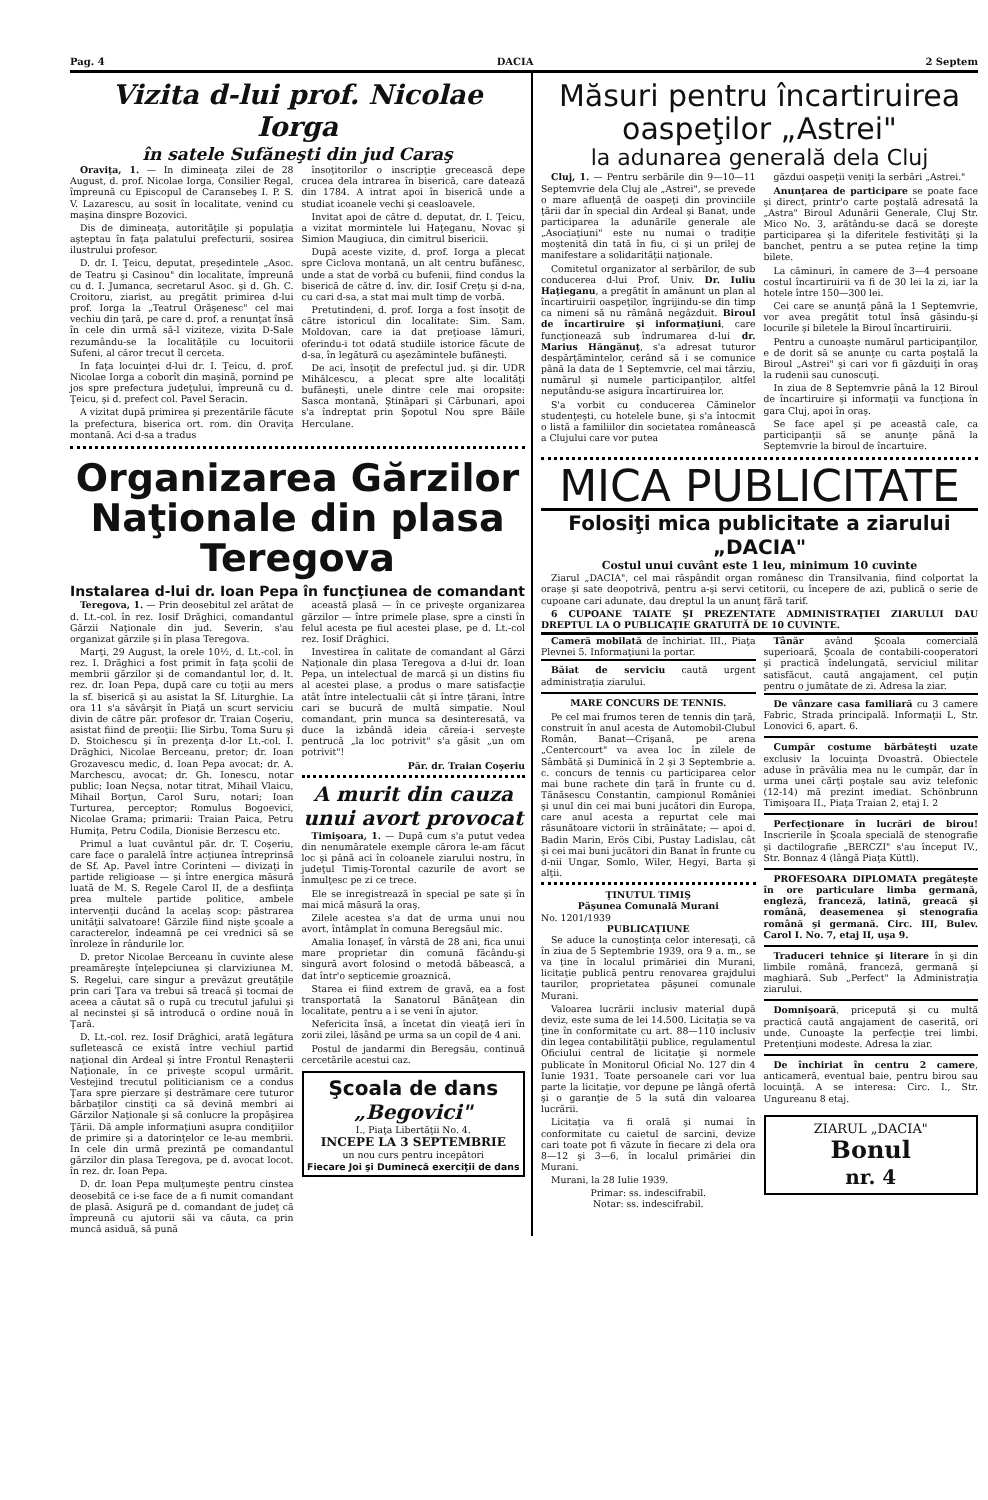Pag. 4 DACIA 2 Septem
Vizita d-lui prof. Nicolae Iorga
în satele Sufăneşti din jud Caraş
Oraviţa, 1. — In dimineaţa zilei de 28 August, d. prof. Nicolae Iorga, Consilier Regal, împreună cu Episcopul de Caransebeş I. P. S. V. Lazarescu, au sosit în localitate, venind cu maşina dinspre Bozovici.
Dis de dimineaţa, autorităţile şi populaţia aşteptau în faţa palatului prefecturii, sosirea ilustrului profesor.
D. dr. I. Ţeicu, deputat, preşedintele „Asoc. de Teatru şi Casinou" din localitate, împreună cu d. I. Jumanca, secretarul Asoc. şi d. Gh. C. Croitoru, ziarist, au pregătit primirea d-lui prof. Iorga la „Teatrul Orăşenesc" cel mai vechiu din ţară, pe care d. prof. a renunţat însă în cele din urmă să-l viziteze, vizita D-Sale rezumându-se la localităţile cu locuitorii Sufeni, al căror trecut îl cerceta.
In faţa locuinţei d-lui dr. I. Ţeicu, d. prof. Nicolae Iorga a coborît din maşină, pornind pe jos spre prefectura judeţului, împreună cu d. Ţeicu, şi d. prefect col. Pavel Seracin.
A vizitat după primirea şi prezentările făcute la prefectura, biserica ort. rom. din Oraviţa montană. Aci d-sa a tradus
însoţitorilor o inscripţie grecească depe crucea dela intrarea în biserică, care datează din 1784. A intrat apoi în biserică unde a studiat icoanele vechi şi ceasloavele.
Invitat apoi de către d. deputat, dr. I. Ţeicu, a vizitat mormintele lui Haţeganu, Novac şi Simion Maugiuca, din cimitrul bisericii.
După aceste vizite, d. prof. Iorga a plecat spre Ciclova montană, un alt centru bufănesc, unde a stat de vorbă cu bufenii, fiind condus la biserică de către d. înv. dir. Iosif Creţu şi d-na, cu cari d-sa, a stat mai mult timp de vorbă.
Pretutindeni, d. prof. Iorga a fost însoţit de către istoricul din localitate: Sim. Sam. Moldovan, care ia dat preţioase lămuri, oferindu-i tot odată studiile istorice făcute de d-sa, în legătură cu aşezămintele bufăneşti.
De aci, însoţit de prefectul jud. şi dir. UDR Mihălcescu, a plecat spre alte localităţi bufăneşti, unele dintre cele mai oropsite: Sasca montană, Ştinăpari şi Cărbunari, apoi s'a îndreptat prin Şopotul Nou spre Băile Herculane.
Organizarea Gărzilor Naţionale din plasa Teregova
Instalarea d-lui dr. Ioan Pepa în funcţiunea de comandant
Teregova, 1. — Prin deosebitul zel arătat de d. Lt.-col. în rez. Iosif Drăghici, comandantul Gărzii Naţionale din jud. Severin, s'au organizat gărzile şi în plasa Teregova.
Marţi, 29 August, la orele 10½, d. Lt.-col. în rez. I. Drăghici a fost primit în faţa şcolii de membrii gărzilor şi de comandantul lor, d. lt. rez. dr. Ioan Pepa, după care cu toţii au mers la sf. biserică şi au asistat la Sf. Liturghie. La ora 11 s'a săvârşit în Piaţă un scurt serviciu divin de către păr. profesor dr. Traian Coşeriu, asistat fiind de preoţii: Ilie Sirbu, Toma Suru şi D. Stoichescu şi în prezenţa d-lor Lt.-col. I. Drăghici, Nicolae Berceanu, pretor; dr. Ioan Grozavescu medic, d. Ioan Pepa avocat; dr. A. Marchescu, avocat; dr. Gh. Ionescu, notar public; Ioan Neçsa, notar titrat, Mihail Vlaicu, Mihail Borţun, Carol Suru, notari; Ioan Turturea, perceptor; Romulus Bogoevici, Nicolae Grama; primarii: Traian Paica, Petru Humiţa, Petru Codila, Dionisie Berzescu etc.
Primul a luat cuvântul păr. dr. T. Coşeriu, care face o paralelă între acţiunea întreprinsă de Sf. Ap. Pavel între Corinteni — divizaţi în partide religioase — şi între energica măsură luată de M. S. Regele Carol II, de a desfiinţa prea multele partide politice, ambele intervenţii ducând la acelaş scop: păstrarea unităţii salvatoare! Gărzile fiind nişte şcoale a caracterelor, îndeamnă pe cei vrednici să se înroleze în rândurile lor.
D. pretor Nicolae Berceanu în cuvinte alese preamăreşte înţelepciunea şi clarviziunea M. S. Regelui, care singur a prevăzut greutăţile prin cari Ţara va trebui să treacă şi tocmai de aceea a căutat să o rupă cu trecutul jafului şi al necinstei şi să introducă o ordine nouă în Ţară.
D. Lt.-col. rez. Iosif Drăghici, arată legătura sufletească ce există între vechiul partid naţional din Ardeal şi între Frontul Renaşterii Naţionale, în ce priveşte scopul urmărit. Vestejind trecutul politicianism ce a condus Ţara spre pierzare şi destrămare cere tuturor bărbaţilor cinstiţi ca să devină membri ai Gărzilor Naţionale şi să conlucre la propăşirea Ţării. Dă ample informaţiuni asupra condiţiilor de primire şi a datorinţelor ce le-au membrii. In cele din urmă prezintă pe comandantul gărzilor din plasa Teregova, pe d. avocat locot. în rez. dr. Ioan Pepa.
D. dr. Ioan Pepa mulţumeşte pentru cinstea deosebită ce i-se face de a fi numit comandant de plasă. Asigură pe d. comandant de judeţ că împreună cu ajutorii săi va căuta, ca prin muncă asiduă, să pună
această plasă — în ce priveşte organizarea gărzilor — între primele plase, spre a cinsti în felul acesta pe fiul acestei plase, pe d. Lt.-col rez. Iosif Drăghici.
Investirea în calitate de comandant al Gărzi Naţionale din plasa Teregova a d-lui dr. Ioan Pepa, un intelectual de marcă şi un distins fiu al acestei plase, a produs o mare satisfacţie atât între intelectualii cât şi între ţărani, între cari se bucură de multă simpatie. Noul comandant, prin munca sa desinteresată, va duce la izbândă ideia căreia-i serveşte pentrucă „la loc potrivit" s'a găsit „un om potrivit"!
Păr. dr. Traian Coşeriu
A murit din cauza unui avort provocat
Timişoara, 1. — După cum s'a putut vedea din nenumăratele exemple cărora le-am făcut loc şi până aci în coloanele ziarului nostru, în judeţul Timiş-Torontal cazurile de avort se înmulţesc pe zi ce trece.
Ele se inregistrează în special pe sate şi în mai mică măsură la oraş.
Zilele acestea s'a dat de urma unui nou avort, întâmplat în comuna Beregsăul mic.
Amalia Ionaşef, în vârstă de 28 ani, fica unui mare proprietar din comună făcându-şi singură avort folosind o metodă băbească, a dat într'o septicemie groaznică.
Starea ei fiind extrem de gravă, ea a fost transportată la Sanatorul Bănăţean din localitate, pentru a i se veni în ajutor.
Nefericita însă, a încetat din vieaţă ieri în zorii zilei, lăsând pe urma sa un copil de 4 ani.
Postul de jandarmi din Beregsău, continuă cercetările acestui caz.
Şcoala de dans „Begovici"
I., Piaţa Libertăţii No. 4.
INCEPE LA 3 SEPTEMBRIE
un nou curs pentru incepători
Fiecare Joi şi Duminecă exerciţii de dans
Măsuri pentru încartiruirea oaspeţilor „Astrei"
la adunarea generală dela Cluj
Cluj, 1. — Pentru serbările din 9—10—11 Septemvrie dela Cluj ale „Astrei", se prevede o mare afluenţă de oaspeţi din provinciile ţării dar în special din Ardeal şi Banat, unde participarea la adunările generale ale „Asociaţiuni" este nu numai o tradiţie moştenită din tată în fiu, ci şi un prilej de manifestare a solidarităţii naţionale.
Comitetul organizator al serbărilor, de sub conducerea d-lui Prof. Univ. Dr. Iuliu Haţieganu, a pregătit în amănunt un plan al încartiruirii oaspeţilor, îngrijindu-se din timp ca nimeni să nu rămână negăzduit. Biroul de încartiruire şi informaţiuni, care funcţionează sub îndrumarea d-lui dr. Marius Hăngănuţ, s'a adresat tuturor despărţămintelor, cerând să i se comunice până la data de 1 Septemvrie, cel mai târziu, numărul şi numele participanţilor, altfel neputându-se asigura încartiruirea lor.
S'a vorbit cu conducerea Căminelor studenţeşti, cu hotelele bune, şi s'a întocmit o listă a familiilor din societatea românească a Clujului care vor putea
găzdui oaspeţii veniţi la serbări „Astrei."
Anunţarea de participare se poate face şi direct, printr'o carte poştală adresată la „Astra" Biroul Adunării Generale, Cluj Str. Mico No. 3, arătându-se dacă se doreşte participarea şi la diferitele festivităţi şi la banchet, pentru a se putea reţine la timp bilete.
La căminuri, în camere de 3—4 persoane costul încartiruirii va fi de 30 lei la zi, iar la hotele între 150—300 lei.
Cei care se anunţă până la 1 Septemvrie, vor avea pregătit totul însă găsindu-şi locurile şi biletele la Biroul încartiruirii.
Pentru a cunoaşte numărul participanţilor, e de dorit să se anunţe cu carta poştală la Biroul „Astrei" şi cari vor fi găzduiţi în oraş la rudenii sau cunoscuţi.
In ziua de 8 Septemvrie până la 12 Biroul de încartiruire şi informaţii va funcţiona în gara Cluj, apoi în oraş.
Se face apel şi pe această cale, ca participanţii să se anunţe până la Septemvrie la biroul de încartuire.
MICA PUBLICITATE
Folosiţi mica publicitate a ziarului „DACIA"
Costul unui cuvânt este 1 leu, minimum 10 cuvinte
Ziarul „DACIA", cel mai răspândit organ românesc din Transilvania, fiind colportat la oraşe şi sate deopotrivă, pentru a-şi servi cetitorii, cu începere de azi, publică o serie de cupoane cari adunate, dau dreptul la un anunţ fără tarif.
6 CUPOANE TAIATE ŞI PREZENTATE ADMINISTRAŢIEI ZIARULUI DAU DREPTUL LA O PUBLICAŢIE GRATUITĂ DE 10 CUVINTE.
Cameră mobilată de închiriat. III., Piaţa Plevnei 5. Informaţiuni la portar.
Băiat de serviciu caută urgent administraţia ziarului.
MARE CONCURS DE TENNIS.
Pe cel mai frumos teren de tennis din ţară, construit în anul acesta de Automobil-Clubul Român, Banat—Crişană, pe arena „Centercourt" va avea loc în zilele de Sâmbătă şi Duminică în 2 şi 3 Septembrie a. c. concurs de tennis cu participarea celor mai bune rachete din ţară în frunte cu d. Tănăsescu Constantin, campionul României şi unul din cei mai buni jucători din Europa, care anul acesta a repurtat cele mai răsunătoare victorii în străinătate; — apoi d. Badin Marin, Erös Cibi, Pustay Ladislau, cât şi cei mai buni jucători din Banat în frunte cu d-nii Ungar, Somlo, Wiler, Hegyi, Barta şi alţii.
ŢINUTUL TIMIŞ
Păşunea Comunală Murani
No. 1201/1939
PUBLICAŢIUNE
Se aduce la cunoştinţa celor interesaţi, că în ziua de 5 Septembrie 1939, ora 9 a. m., se va ţine în localul primăriei din Murani, licitaţie publică pentru renovarea grajdului taurilor, proprietatea păşunei comunale Murani.
Valoarea lucrării inclusiv material după deviz, este suma de lei 14.500. Licitaţia se va ţine în conformitate cu art. 88—110 inclusiv din legea contabilităţii publice, regulamentul Oficiului central de licitaţie şi normele publicate în Monitorul Oficial No. 127 din 4 Iunie 1931. Toate persoanele cari vor lua parte la licitaţie, vor depune pe lângă ofertă şi o garanţie de 5 la sută din valoarea lucrării.
Licitaţia va fi orală şi numai în conformitate cu caietul de sarcini, devize cari toate pot fi văzute în fiecare zi dela ora 8—12 şi 3—6, în localul primăriei din Murani.
Murani, la 28 Iulie 1939.
Primar: ss. indescifrabil.
Notar: ss. indescifrabil.
Tânăr având Şcoala comercială superioară, Şcoala de contabili-cooperatori şi practică îndelungată, serviciul militar satisfăcut, caută angajament, cel puţin pentru o jumătate de zi. Adresa la ziar.
De vânzare casa familiară cu 3 camere Fabric, Strada principală. Informaţii L, Str. Lonovici 6, apart. 6.
Cumpăr costume bărbăteşti uzate exclusiv la locuinţa Dvoastră. Obiectele aduse în prăvălia mea nu le cumpăr, dar în urma unei cărţi poştale sau aviz telefonic (12-14) mă prezint imediat. Schönbrunn Timişoara II., Piaţa Traian 2, etaj I. 2
Perfecţionare în lucrări de birou! Inscrierile în Şcoala specială de stenografie şi dactilografie „BERCZI" s'au început IV., Str. Bonnaz 4 (lângă Piaţa Küttl).
PROFESOARA DIPLOMATA pregăteşte în ore particulare limba germană, engleză, franceză, latină, greacă şi română, deasemenea şi stenografia română şi germană. Circ. III, Bulev. Carol I. No. 7, etaj II, uşa 9.
Traduceri tehnice şi literare în şi din limbile română, franceză, germană şi maghiară. Sub „Perfect" la Administraţia ziarului.
Domnişoară, pricepută şi cu multă practică caută angajament de caserită, ori unde. Cunoaşte la perfecţie trei limbi. Pretenţiuni modeste. Adresa la ziar.
De închiriat în centru 2 camere, anticameră, eventual baie, pentru birou sau locuinţă. A se interesa: Circ. I., Str. Ungureanu 8 etaj.
ZIARUL „DACIA"
Bonul
nr. 4